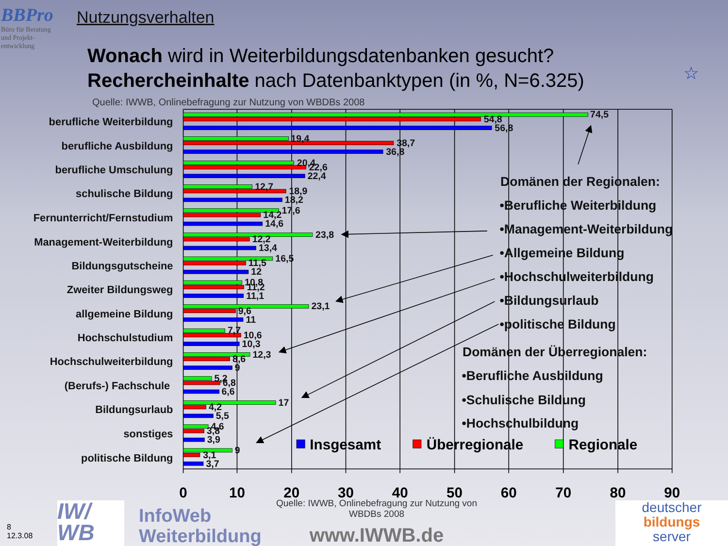BBPro
Büro für Beratung
und Projekt-
entwicklung
Nutzungsverhalten
Wonach wird in Weiterbildungsdatenbanken gesucht?
Rechercheinhalte nach Datenbanktypen (in %, N=6.325)
Quelle: IWWB, Onlinebefragung zur Nutzung von WBDBs 2008
☆
berufliche Weiterbildung
berufliche Ausbildung
berufliche Umschulung
schulische Bildung
Fernunterricht/Fernstudium
Management-Weiterbildung
Bildungsgutscheine
Zweiter Bildungsweg
allgemeine Bildung
Hochschulstudium
Hochschulweiterbildung
(Berufs-) Fachschule
Bildungsurlaub
sonstiges
politische Bildung
74,5
54,8
56,8
19,4
38,7
36,8
20,4
22,6
22,4
12,7
18,9
18,2
17,6
14,2
14,6
23,8
12,2
13,4
16,5
11,5
12
10,8
11,2
11,1
23,1
9,6
11
7,7
10,6
10,3
12,3
8,6
9
5,2
6,8
6,6
17
4,2
5,5
4,6
3,8
3,9
9
3,1
3,7
Domänen der Regionalen:
•Berufliche Weiterbildung
•Management-Weiterbildung
•Allgemeine Bildung
•Hochschulweiterbildung
•Bildungsurlaub
•politische Bildung
Domänen der Überregionalen:
•Berufliche Ausbildung
•Schulische Bildung
•Hochschulbildung
Insgesamt
Überregionale
Regionale
0
10
20
30
40
50
60
70
80
90
8
12.3.08
IW/
WB
InfoWeb
Weiterbildung
Quelle: IWWB, Onlinebefragung zur Nutzung von WBDBs 2008
www.IWWB.de
deutscher
bildungs
server